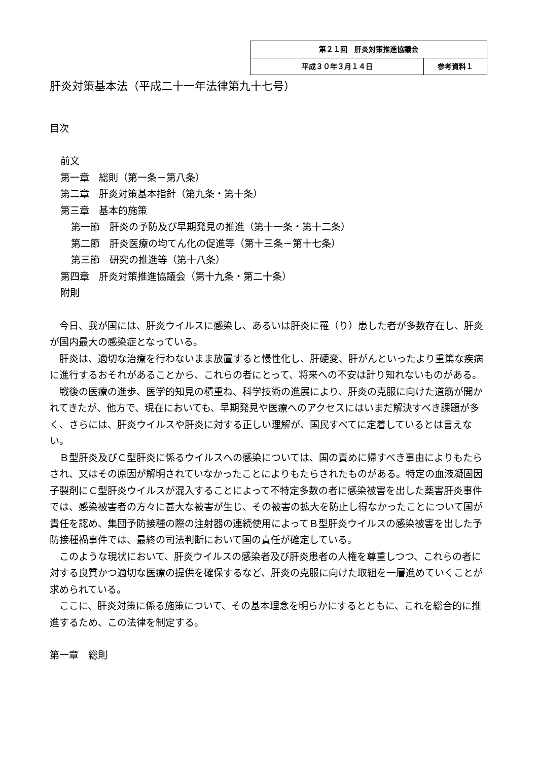| 第２１回 肝炎対策推進協議会 | |
| 平成３０年３月１４日 | 参考資料１ |
肝炎対策基本法（平成二十一年法律第九十七号）
目次
前文
第一章　総則（第一条－第八条）
第二章　肝炎対策基本指針（第九条・第十条）
第三章　基本的施策
第一節　肝炎の予防及び早期発見の推進（第十一条・第十二条）
第二節　肝炎医療の均てん化の促進等（第十三条－第十七条）
第三節　研究の推進等（第十八条）
第四章　肝炎対策推進協議会（第十九条・第二十条）
附則
　今日、我が国には、肝炎ウイルスに感染し、あるいは肝炎に罹（り）患した者が多数存在し、肝炎が国内最大の感染症となっている。
　肝炎は、適切な治療を行わないまま放置すると慢性化し、肝硬変、肝がんといったより重篤な疾病に進行するおそれがあることから、これらの者にとって、将来への不安は計り知れないものがある。
　戦後の医療の進歩、医学的知見の積重ね、科学技術の進展により、肝炎の克服に向けた道筋が開かれてきたが、他方で、現在においても、早期発見や医療へのアクセスにはいまだ解決すべき課題が多く、さらには、肝炎ウイルスや肝炎に対する正しい理解が、国民すべてに定着しているとは言えない。
　Ｂ型肝炎及びＣ型肝炎に係るウイルスへの感染については、国の責めに帰すべき事由によりもたらされ、又はその原因が解明されていなかったことによりもたらされたものがある。特定の血液凝固因子製剤にＣ型肝炎ウイルスが混入することによって不特定多数の者に感染被害を出した薬害肝炎事件では、感染被害者の方々に甚大な被害が生じ、その被害の拡大を防止し得なかったことについて国が責任を認め、集団予防接種の際の注射器の連続使用によってＢ型肝炎ウイルスの感染被害を出した予防接種禍事件では、最終の司法判断において国の責任が確定している。
　このような現状において、肝炎ウイルスの感染者及び肝炎患者の人権を尊重しつつ、これらの者に対する良質かつ適切な医療の提供を確保するなど、肝炎の克服に向けた取組を一層進めていくことが求められている。
　ここに、肝炎対策に係る施策について、その基本理念を明らかにするとともに、これを総合的に推進するため、この法律を制定する。
第一章　総則